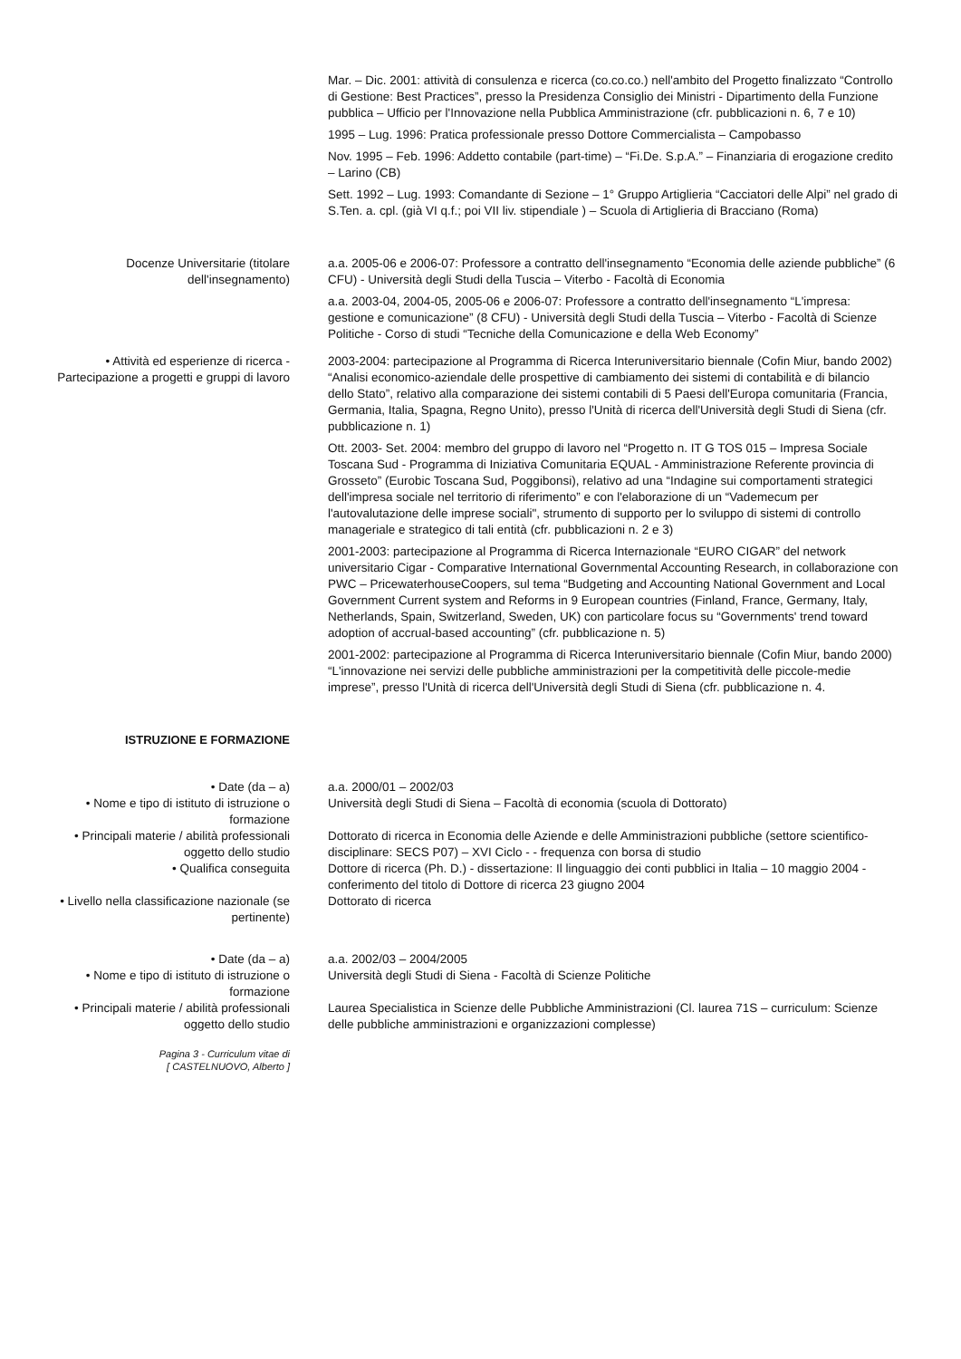Mar. – Dic. 2001: attività di consulenza e ricerca (co.co.co.) nell'ambito del Progetto finalizzato “Controllo di Gestione: Best Practices”, presso la Presidenza Consiglio dei Ministri - Dipartimento della Funzione pubblica – Ufficio per l'Innovazione nella Pubblica Amministrazione (cfr. pubblicazioni n. 6, 7 e 10)
1995 – Lug. 1996: Pratica professionale presso Dottore Commercialista – Campobasso
Nov. 1995 – Feb. 1996: Addetto contabile (part-time) – “Fi.De. S.p.A.” – Finanziaria di erogazione credito – Larino (CB)
Sett. 1992 – Lug. 1993: Comandante di Sezione – 1° Gruppo Artiglieria “Cacciatori delle Alpi” nel grado di S.Ten. a. cpl. (già VI q.f.; poi VII liv. stipendiale ) – Scuola di Artiglieria di Bracciano (Roma)
Docenze Universitarie (titolare dell'insegnamento)
a.a. 2005-06 e 2006-07: Professore a contratto dell'insegnamento “Economia delle aziende pubbliche” (6 CFU) - Università degli Studi della Tuscia – Viterbo - Facoltà di Economia
a.a. 2003-04, 2004-05, 2005-06 e 2006-07: Professore a contratto dell'insegnamento “L'impresa: gestione e comunicazione” (8 CFU) - Università degli Studi della Tuscia – Viterbo - Facoltà di Scienze Politiche - Corso di studi “Tecniche della Comunicazione e della Web Economy”
• Attività ed esperienze di ricerca - Partecipazione a progetti e gruppi di lavoro
2003-2004: partecipazione al Programma di Ricerca Interuniversitario biennale (Cofin Miur, bando 2002) “Analisi economico-aziendale delle prospettive di cambiamento dei sistemi di contabilità e di bilancio dello Stato”, relativo alla comparazione dei sistemi contabili di 5 Paesi dell'Europa comunitaria (Francia, Germania, Italia, Spagna, Regno Unito), presso l'Unità di ricerca dell'Università degli Studi di Siena (cfr. pubblicazione n. 1)
Ott. 2003- Set. 2004: membro del gruppo di lavoro nel “Progetto n. IT G TOS 015 – Impresa Sociale Toscana Sud - Programma di Iniziativa Comunitaria EQUAL - Amministrazione Referente provincia di Grosseto” (Eurobic Toscana Sud, Poggibonsi), relativo ad una “Indagine sui comportamenti strategici dell'impresa sociale nel territorio di riferimento” e con l'elaborazione di un “Vademecum per l'autovalutazione delle imprese sociali", strumento di supporto per lo sviluppo di sistemi di controllo manageriale e strategico di tali entità (cfr. pubblicazioni n. 2 e 3)
2001-2003: partecipazione al Programma di Ricerca Internazionale “EURO CIGAR” del network universitario Cigar - Comparative International Governmental Accounting Research, in collaborazione con PWC – PricewaterhouseCoopers, sul tema “Budgeting and Accounting National Government and Local Government Current system and Reforms in 9 European countries (Finland, France, Germany, Italy, Netherlands, Spain, Switzerland, Sweden, UK) con particolare focus su “Governments' trend toward adoption of accrual-based accounting” (cfr. pubblicazione n. 5)
2001-2002: partecipazione al Programma di Ricerca Interuniversitario biennale (Cofin Miur, bando 2000) “L'innovazione nei servizi delle pubbliche amministrazioni per la competitività delle piccole-medie imprese”, presso l'Unità di ricerca dell'Università degli Studi di Siena (cfr. pubblicazione n. 4.
ISTRUZIONE E FORMAZIONE
• Date (da – a) a.a. 2000/01 – 2002/03
• Nome e tipo di istituto di istruzione o formazione
Università degli Studi di Siena – Facoltà di economia (scuola di Dottorato)
• Principali materie / abilità professionali oggetto dello studio
Dottorato di ricerca in Economia delle Aziende e delle Amministrazioni pubbliche (settore scientifico-disciplinare: SECS P07) – XVI Ciclo - - frequenza con borsa di studio
• Qualifica conseguita Dottore di ricerca (Ph. D.) - dissertazione: Il linguaggio dei conti pubblici in Italia – 10 maggio 2004 - conferimento del titolo di Dottore di ricerca 23 giugno 2004
• Livello nella classificazione nazionale (se pertinente)
Dottorato di ricerca
• Date (da – a) a.a. 2002/03 – 2004/2005
• Nome e tipo di istituto di istruzione o formazione
Università degli Studi di Siena - Facoltà di Scienze Politiche
• Principali materie / abilità professionali oggetto dello studio
Laurea Specialistica in Scienze delle Pubbliche Amministrazioni (Cl. laurea 71S – curriculum: Scienze delle pubbliche amministrazioni e organizzazioni complesse)
Pagina 3 - Curriculum vitae di
[ CASTELNUOVO, Alberto ]